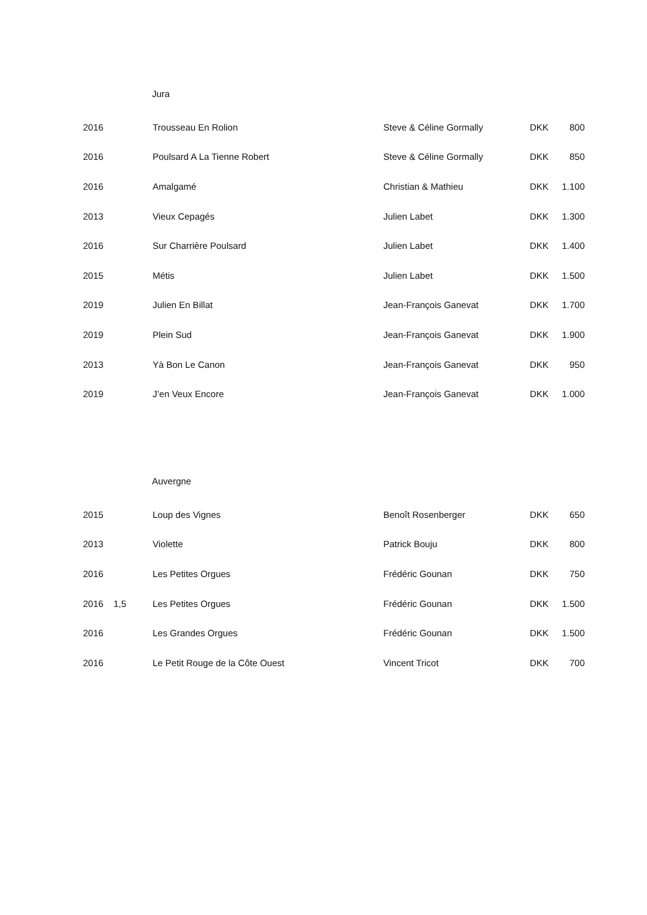Jura
| 2016 | | Trousseau En Rolion | Steve & Céline Gormally | DKK | 800 |
| 2016 | | Poulsard A La Tienne Robert | Steve & Céline Gormally | DKK | 850 |
| 2016 | | Amalgamé | Christian & Mathieu | DKK | 1.100 |
| 2013 | | Vieux Cepagés | Julien Labet | DKK | 1.300 |
| 2016 | | Sur Charrière Poulsard | Julien Labet | DKK | 1.400 |
| 2015 | | Métis | Julien Labet | DKK | 1.500 |
| 2019 | | Julien En Billat | Jean-François Ganevat | DKK | 1.700 |
| 2019 | | Plein Sud | Jean-François Ganevat | DKK | 1.900 |
| 2013 | | Yà Bon Le Canon | Jean-François Ganevat | DKK | 950 |
| 2019 | | J’en Veux Encore | Jean-François Ganevat | DKK | 1.000 |
Auvergne
| 2015 | | Loup des Vignes | Benoît Rosenberger | DKK | 650 |
| 2013 | | Violette | Patrick Bouju | DKK | 800 |
| 2016 | | Les Petites Orgues | Frédéric Gounan | DKK | 750 |
| 2016 | 1,5 | Les Petites Orgues | Frédéric Gounan | DKK | 1.500 |
| 2016 | | Les Grandes Orgues | Frédéric Gounan | DKK | 1.500 |
| 2016 | | Le Petit Rouge de la Côte Ouest | Vincent Tricot | DKK | 700 |